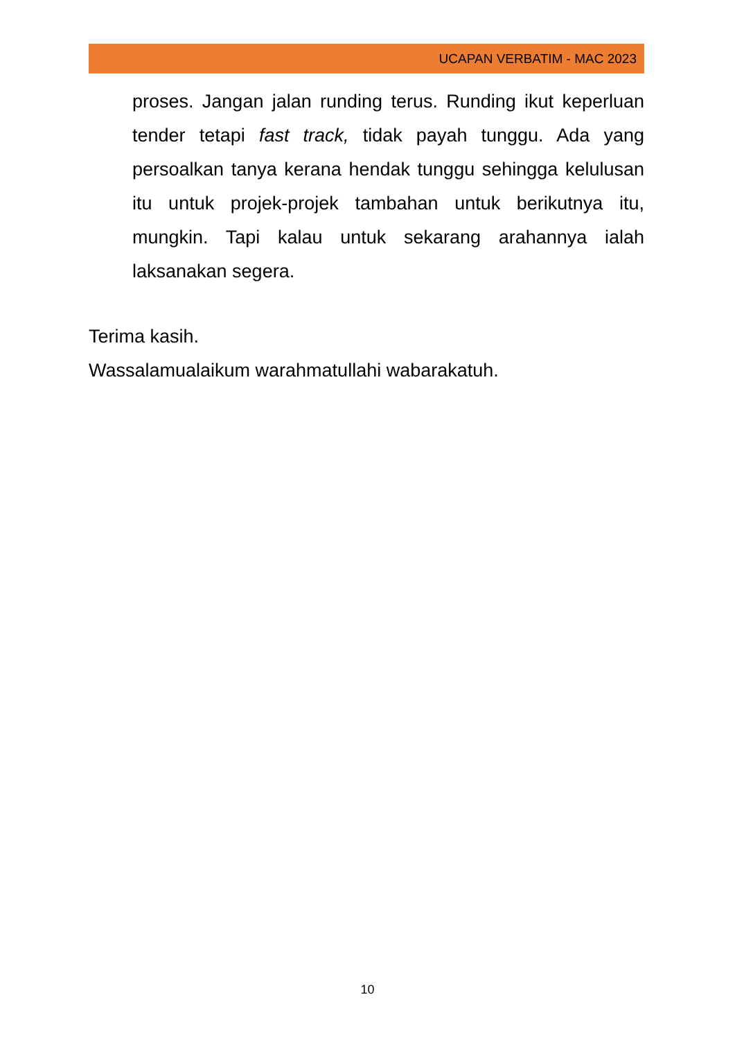UCAPAN VERBATIM - MAC 2023
proses. Jangan jalan runding terus. Runding ikut keperluan tender tetapi fast track, tidak payah tunggu. Ada yang persoalkan tanya kerana hendak tunggu sehingga kelulusan itu untuk projek-projek tambahan untuk berikutnya itu, mungkin. Tapi kalau untuk sekarang arahannya ialah laksanakan segera.
Terima kasih.
Wassalamualaikum warahmatullahi wabarakatuh.
10